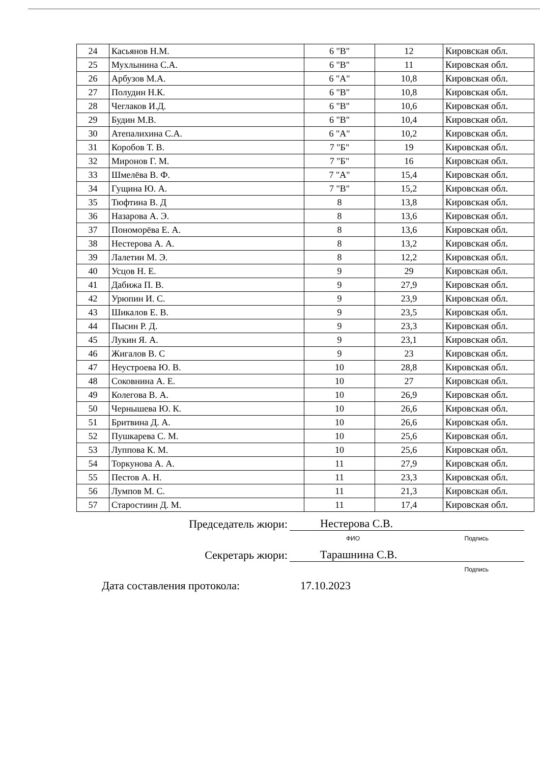| 24 | Касьянов Н.М. | 6 "В" | 12 | Кировская обл. |
| 25 | Мухлынина С.А. | 6 "В" | 11 | Кировская обл. |
| 26 | Арбузов М.А. | 6 "А" | 10,8 | Кировская обл. |
| 27 | Полудин Н.К. | 6 "В" | 10,8 | Кировская обл. |
| 28 | Чеглаков И.Д. | 6 "В" | 10,6 | Кировская обл. |
| 29 | Будин М.В. | 6 "В" | 10,4 | Кировская обл. |
| 30 | Атепалихина С.А. | 6 "А" | 10,2 | Кировская обл. |
| 31 | Коробов Т. В. | 7 "Б" | 19 | Кировская обл. |
| 32 | Миронов Г. М. | 7 "Б" | 16 | Кировская обл. |
| 33 | Шмелёва В. Ф. | 7 "А" | 15,4 | Кировская обл. |
| 34 | Гущина Ю. А. | 7 "В" | 15,2 | Кировская обл. |
| 35 | Тюфтина В. Д | 8 | 13,8 | Кировская обл. |
| 36 | Назарова А. Э. | 8 | 13,6 | Кировская обл. |
| 37 | Пономорёва Е. А. | 8 | 13,6 | Кировская обл. |
| 38 | Нестерова А. А. | 8 | 13,2 | Кировская обл. |
| 39 | Лалетин М. Э. | 8 | 12,2 | Кировская обл. |
| 40 | Усцов Н. Е. | 9 | 29 | Кировская обл. |
| 41 | Дабижа П. В. | 9 | 27,9 | Кировская обл. |
| 42 | Урюпин И. С. | 9 | 23,9 | Кировская обл. |
| 43 | Шикалов Е. В. | 9 | 23,5 | Кировская обл. |
| 44 | Пысин Р. Д. | 9 | 23,3 | Кировская обл. |
| 45 | Лукин Я. А. | 9 | 23,1 | Кировская обл. |
| 46 | Жигалов В. С | 9 | 23 | Кировская обл. |
| 47 | Неустроева Ю. В. | 10 | 28,8 | Кировская обл. |
| 48 | Соковнина А. Е. | 10 | 27 | Кировская обл. |
| 49 | Колегова В. А. | 10 | 26,9 | Кировская обл. |
| 50 | Чернышева Ю. К. | 10 | 26,6 | Кировская обл. |
| 51 | Бритвина Д. А. | 10 | 26,6 | Кировская обл. |
| 52 | Пушкарева С. М. | 10 | 25,6 | Кировская обл. |
| 53 | Луппова К. М. | 10 | 25,6 | Кировская обл. |
| 54 | Торкунова А. А. | 11 | 27,9 | Кировская обл. |
| 55 | Пестов А. Н. | 11 | 23,3 | Кировская обл. |
| 56 | Лумпов М. С. | 11 | 21,3 | Кировская обл. |
| 57 | Старостиин Д. М. | 11 | 17,4 | Кировская обл. |
Председатель жюри: Нестерова С.В.
ФИО Подпись
Секретарь жюри: Тарашнина С.В.
Подпись
Дата составления протокола: 17.10.2023